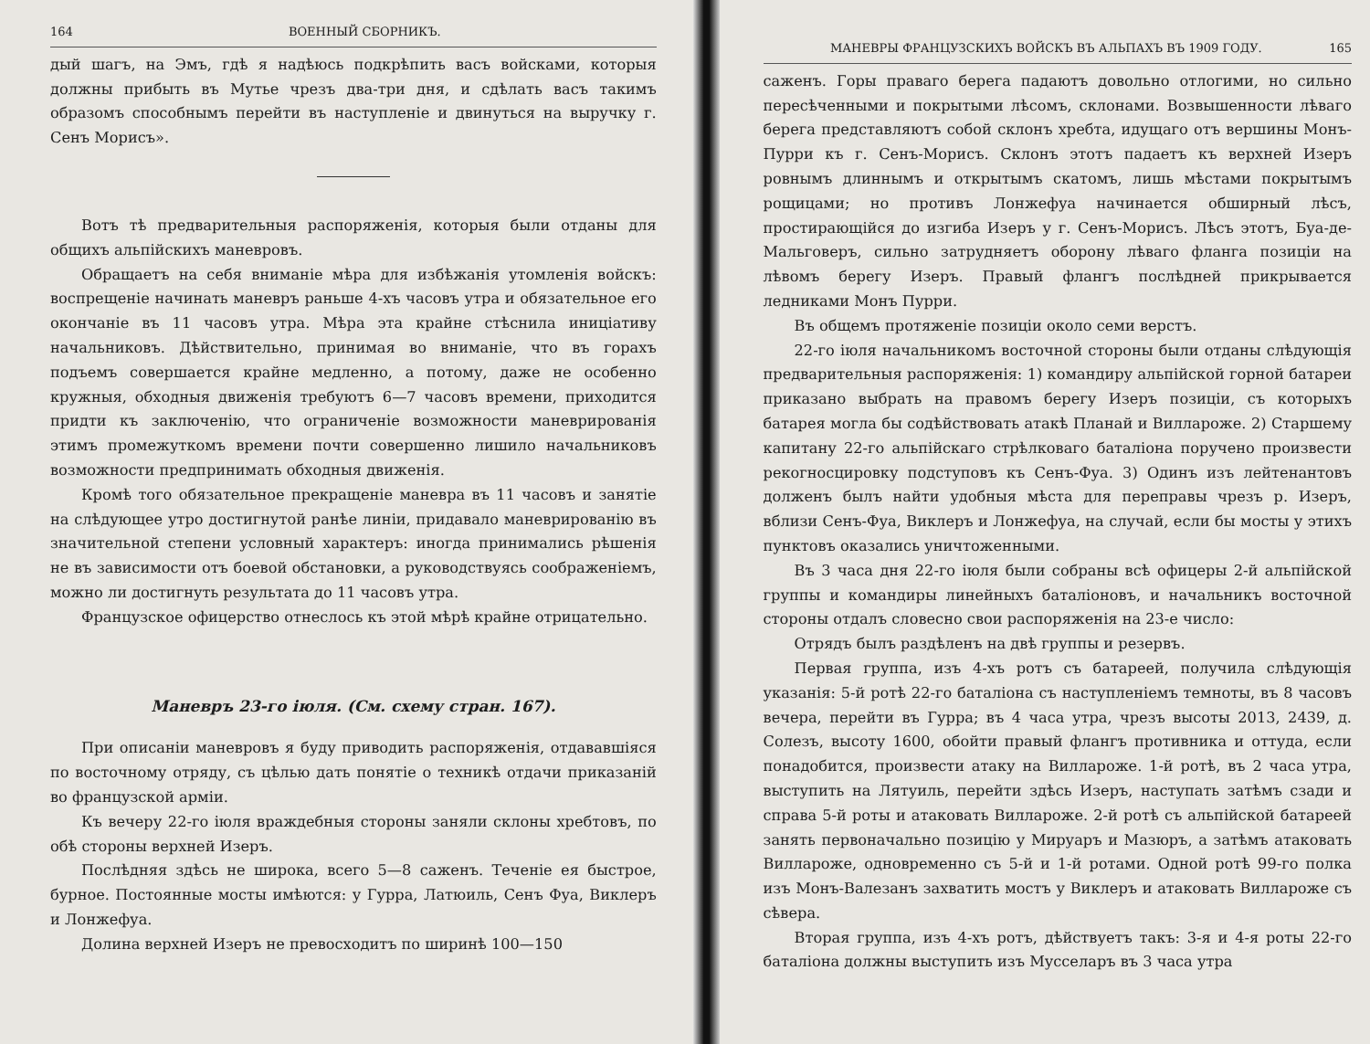164 ВОЕННЫЙ СБОРНИКЪ.
дый шагъ, на Эмъ, гдѣ я надѣюсь подкрѣпить васъ войсками, которыя должны прибыть въ Мутье чрезъ два-три дня, и сдѣлать васъ такимъ образомъ способнымъ перейти въ наступленіе и двинуться на выручку г. Сенъ Морисъ».
Вотъ тѣ предварительныя распоряженія, которыя были отданы для общихъ альпійскихъ маневровъ.
Обращаетъ на себя вниманіе мѣра для избѣжанія утомленія войскъ: воспрещеніе начинать маневръ раньше 4-хъ часовъ утра и обязательное его окончаніе въ 11 часовъ утра. Мѣра эта крайне стѣснила иниціативу начальниковъ. Дѣйствительно, принимая во вниманіе, что въ горахъ подъемъ совершается крайне медленно, а потому, даже не особенно кружныя, обходныя движенія требуютъ 6—7 часовъ времени, приходится придти къ заключенію, что ограниченіе возможности маневрированія этимъ промежуткомъ времени почти совершенно лишило начальниковъ возможности предпринимать обходныя движенія.
Кромѣ того обязательное прекращеніе маневра въ 11 часовъ и занятіе на слѣдующее утро достигнутой ранѣе линіи, придавало маневрированію въ значительной степени условный характеръ: иногда принимались рѣшенія не въ зависимости отъ боевой обстановки, а руководствуясь соображеніемъ, можно ли достигнуть результата до 11 часовъ утра.
Французское офицерство отнеслось къ этой мѣрѣ крайне отрицательно.
Маневръ 23-го іюля. (См. схему стран. 167).
При описаніи маневровъ я буду приводить распоряженія, отдававшіяся по восточному отряду, съ цѣлью дать понятіе о техникѣ отдачи приказаній во французской арміи.
Къ вечеру 22-го іюля враждебныя стороны заняли склоны хребтовъ, по обѣ стороны верхней Изеръ.
Послѣдняя здѣсь не широка, всего 5—8 саженъ. Теченіе ея быстрое, бурное. Постоянные мосты имѣются: у Гурра, Латюиль, Сенъ Фуа, Виклеръ и Лонжефуа.
Долина верхней Изеръ не превосходитъ по ширинѣ 100—150
МАНЕВРЫ ФРАНЦУЗСКИХЪ ВОЙСКЪ ВЪ АЛЬПАХЪ ВЪ 1909 ГОДУ. 165
саженъ. Горы праваго берега падаютъ довольно отлогими, но сильно пересѣченными и покрытыми лѣсомъ, склонами. Возвышенности лѣваго берега представляютъ собой склонъ хребта, идущаго отъ вершины Монъ-Пурри къ г. Сенъ-Морисъ. Склонъ этотъ падаетъ къ верхней Изеръ ровнымъ длиннымъ и открытымъ скатомъ, лишь мѣстами покрытымъ рощицами; но противъ Лонжефуа начинается обширный лѣсъ, простирающійся до изгиба Изеръ у г. Сенъ-Морисъ. Лѣсъ этотъ, Буа-де-Мальговеръ, сильно затрудняетъ оборону лѣваго фланга позиціи на лѣвомъ берегу Изеръ. Правый флангъ послѣдней прикрывается ледниками Монъ Пурри.
Въ общемъ протяженіе позиціи около семи верстъ.
22-го іюля начальникомъ восточной стороны были отданы слѣдующія предварительныя распоряженія: 1) командиру альпійской горной батареи приказано выбрать на правомъ берегу Изеръ позиціи, съ которыхъ батарея могла бы содѣйствовать атакѣ Планай и Виллароже. 2) Старшему капитану 22-го альпійскаго стрѣлковаго баталіона поручено произвести рекогносцировку подступовъ къ Сенъ-Фуа. 3) Одинъ изъ лейтенантовъ долженъ былъ найти удобныя мѣста для переправы чрезъ р. Изеръ, вблизи Сенъ-Фуа, Виклеръ и Лонжефуа, на случай, если бы мосты у этихъ пунктовъ оказались уничтоженными.
Въ 3 часа дня 22-го іюля были собраны всѣ офицеры 2-й альпійской группы и командиры линейныхъ баталіоновъ, и начальникъ восточной стороны отдалъ словесно свои распоряженія на 23-е число:
Отрядъ былъ раздѣленъ на двѣ группы и резервъ.
Первая группа, изъ 4-хъ ротъ съ батареей, получила слѣдующія указанія: 5-й ротѣ 22-го баталіона съ наступленіемъ темноты, въ 8 часовъ вечера, перейти въ Гурра; въ 4 часа утра, чрезъ высоты 2013, 2439, д. Солезъ, высоту 1600, обойти правый флангъ противника и оттуда, если понадобится, произвести атаку на Виллароже. 1-й ротѣ, въ 2 часа утра, выступить на Лятуиль, перейти здѣсь Изеръ, наступать затѣмъ сзади и справа 5-й роты и атаковать Виллароже. 2-й ротѣ съ альпійской батареей занять первоначально позицію у Мируаръ и Мазюръ, а затѣмъ атаковать Виллароже, одновременно съ 5-й и 1-й ротами. Одной ротѣ 99-го полка изъ Монъ-Валезанъ захватить мостъ у Виклеръ и атаковать Виллароже съ сѣвера.
Вторая группа, изъ 4-хъ ротъ, дѣйствуетъ такъ: 3-я и 4-я роты 22-го баталіона должны выступить изъ Мусселаръ въ 3 часа утра